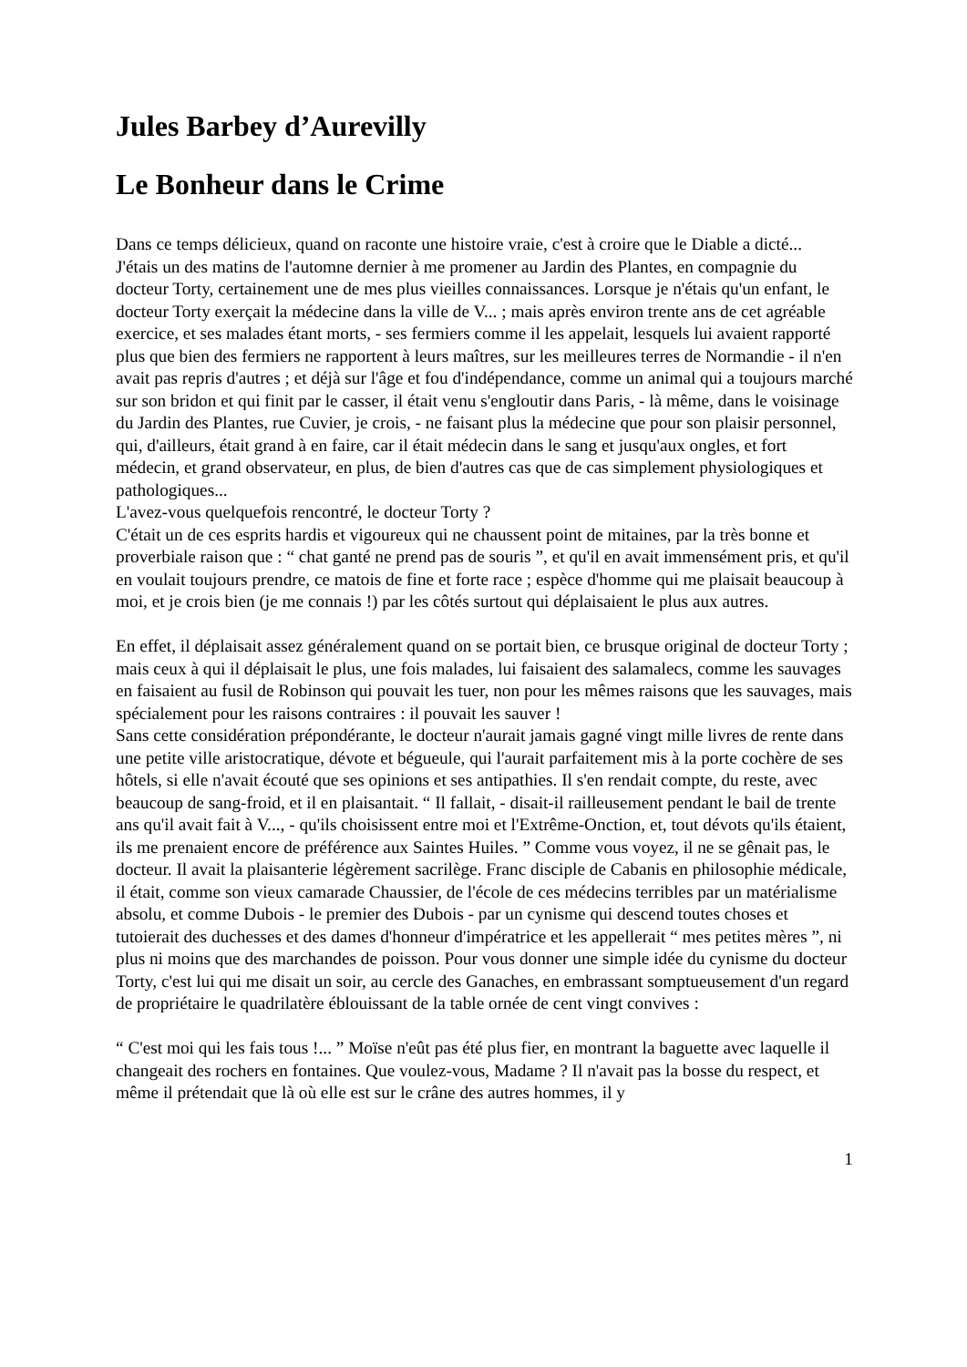Jules Barbey d’Aurevilly
Le Bonheur dans le Crime
Dans ce temps délicieux, quand on raconte une histoire vraie, c'est à croire que le Diable a dicté...
J'étais un des matins de l'automne dernier à me promener au Jardin des Plantes, en compagnie du docteur Torty, certainement une de mes plus vieilles connaissances. Lorsque je n'étais qu'un enfant, le docteur Torty exerçait la médecine dans la ville de V... ; mais après environ trente ans de cet agréable exercice, et ses malades étant morts, - ses fermiers comme il les appelait, lesquels lui avaient rapporté plus que bien des fermiers ne rapportent à leurs maîtres, sur les meilleures terres de Normandie - il n'en avait pas repris d'autres ; et déjà sur l'âge et fou d'indépendance, comme un animal qui a toujours marché sur son bridon et qui finit par le casser, il était venu s'engloutir dans Paris, - là même, dans le voisinage du Jardin des Plantes, rue Cuvier, je crois, - ne faisant plus la médecine que pour son plaisir personnel, qui, d'ailleurs, était grand à en faire, car il était médecin dans le sang et jusqu'aux ongles, et fort médecin, et grand observateur, en plus, de bien d'autres cas que de cas simplement physiologiques et pathologiques...
L'avez-vous quelquefois rencontré, le docteur Torty ?
C'était un de ces esprits hardis et vigoureux qui ne chaussent point de mitaines, par la très bonne et proverbiale raison que : “ chat ganté ne prend pas de souris ”, et qu'il en avait immensément pris, et qu'il en voulait toujours prendre, ce matois de fine et forte race ; espèce d'homme qui me plaisait beaucoup à moi, et je crois bien (je me connais !) par les côtés surtout qui déplaisaient le plus aux autres.
En effet, il déplaisait assez généralement quand on se portait bien, ce brusque original de docteur Torty ; mais ceux à qui il déplaisait le plus, une fois malades, lui faisaient des salamalecs, comme les sauvages en faisaient au fusil de Robinson qui pouvait les tuer, non pour les mêmes raisons que les sauvages, mais spécialement pour les raisons contraires : il pouvait les sauver !
Sans cette considération prépondérante, le docteur n'aurait jamais gagné vingt mille livres de rente dans une petite ville aristocratique, dévote et bégueule, qui l'aurait parfaitement mis à la porte cochère de ses hôtels, si elle n'avait écouté que ses opinions et ses antipathies. Il s'en rendait compte, du reste, avec beaucoup de sang-froid, et il en plaisantait. “ Il fallait, - disait-il railleusement pendant le bail de trente ans qu'il avait fait à V..., - qu'ils choisissent entre moi et l'Extrême-Onction, et, tout dévots qu'ils étaient, ils me prenaient encore de préférence aux Saintes Huiles. ” Comme vous voyez, il ne se gênait pas, le docteur. Il avait la plaisanterie légèrement sacrilège. Franc disciple de Cabanis en philosophie médicale, il était, comme son vieux camarade Chaussier, de l'école de ces médecins terribles par un matérialisme absolu, et comme Dubois - le premier des Dubois - par un cynisme qui descend toutes choses et tutoierait des duchesses et des dames d'honneur d'impératrice et les appellerait “ mes petites mères ”, ni plus ni moins que des marchandes de poisson. Pour vous donner une simple idée du cynisme du docteur Torty, c'est lui qui me disait un soir, au cercle des Ganaches, en embrassant somptueusement d'un regard de propriétaire le quadrilatère éblouissant de la table ornée de cent vingt convives :
“ C'est moi qui les fais tous !... ” Moïse n'eût pas été plus fier, en montrant la baguette avec laquelle il changeait des rochers en fontaines. Que voulez-vous, Madame ? Il n'avait pas la bosse du respect, et même il prétendait que là où elle est sur le crâne des autres hommes, il y
1